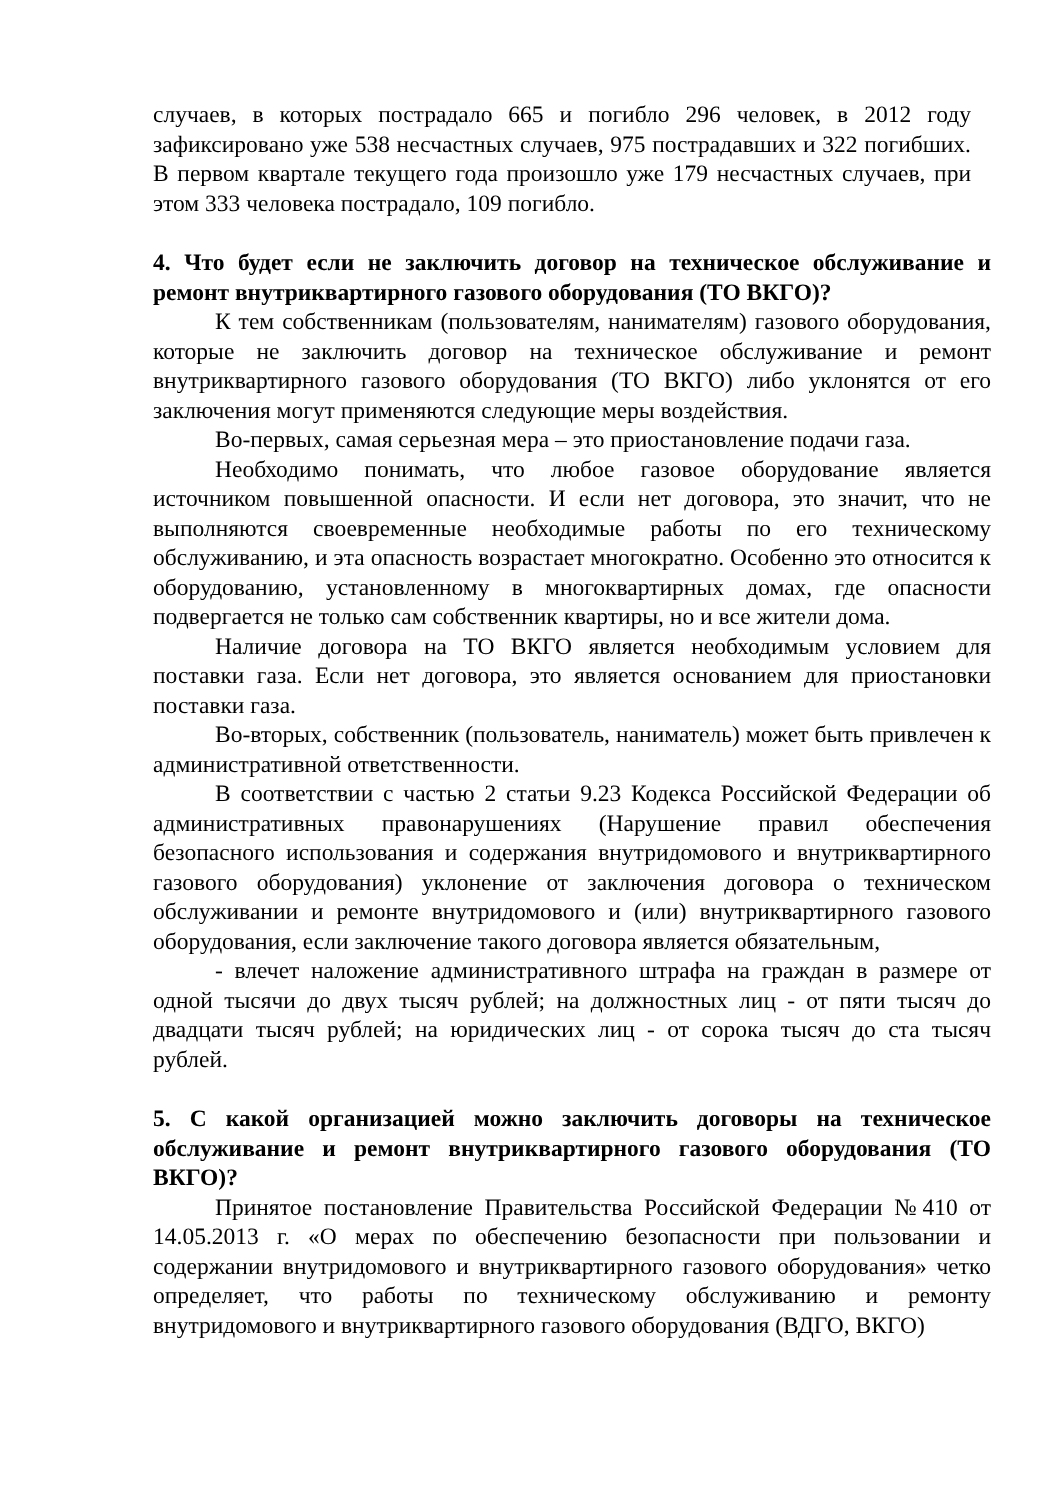случаев, в которых пострадало 665 и погибло 296 человек, в 2012 году зафиксировано уже 538 несчастных случаев, 975 пострадавших и 322 погибших. В первом квартале текущего года произошло уже 179 несчастных случаев, при этом 333 человека пострадало, 109 погибло.
4. Что будет если не заключить договор на техническое обслуживание и ремонт внутриквартирного газового оборудования (ТО ВКГО)?
К тем собственникам (пользователям, нанимателям) газового оборудования, которые не заключить договор на техническое обслуживание и ремонт внутриквартирного газового оборудования (ТО ВКГО) либо уклонятся от его заключения могут применяются следующие меры воздействия.
Во-первых, самая серьезная мера – это приостановление подачи газа.
Необходимо понимать, что любое газовое оборудование является источником повышенной опасности. И если нет договора, это значит, что не выполняются своевременные необходимые работы по его техническому обслуживанию, и эта опасность возрастает многократно. Особенно это относится к оборудованию, установленному в многоквартирных домах, где опасности подвергается не только сам собственник квартиры, но и все жители дома.
Наличие договора на ТО ВКГО является необходимым условием для поставки газа. Если нет договора, это является основанием для приостановки поставки газа.
Во-вторых, собственник (пользователь, наниматель) может быть привлечен к административной ответственности.
В соответствии с частью 2 статьи 9.23 Кодекса Российской Федерации об административных правонарушениях (Нарушение правил обеспечения безопасного использования и содержания внутридомового и внутриквартирного газового оборудования) уклонение от заключения договора о техническом обслуживании и ремонте внутридомового и (или) внутриквартирного газового оборудования, если заключение такого договора является обязательным,
- влечет наложение административного штрафа на граждан в размере от одной тысячи до двух тысяч рублей; на должностных лиц - от пяти тысяч до двадцати тысяч рублей; на юридических лиц - от сорока тысяч до ста тысяч рублей.
5. С какой организацией можно заключить договоры на техническое обслуживание и ремонт внутриквартирного газового оборудования (ТО ВКГО)?
Принятое постановление Правительства Российской Федерации №410 от 14.05.2013 г. «О мерах по обеспечению безопасности при пользовании и содержании внутридомового и внутриквартирного газового оборудования» четко определяет, что работы по техническому обслуживанию и ремонту внутридомового и внутриквартирного газового оборудования (ВДГО, ВКГО)